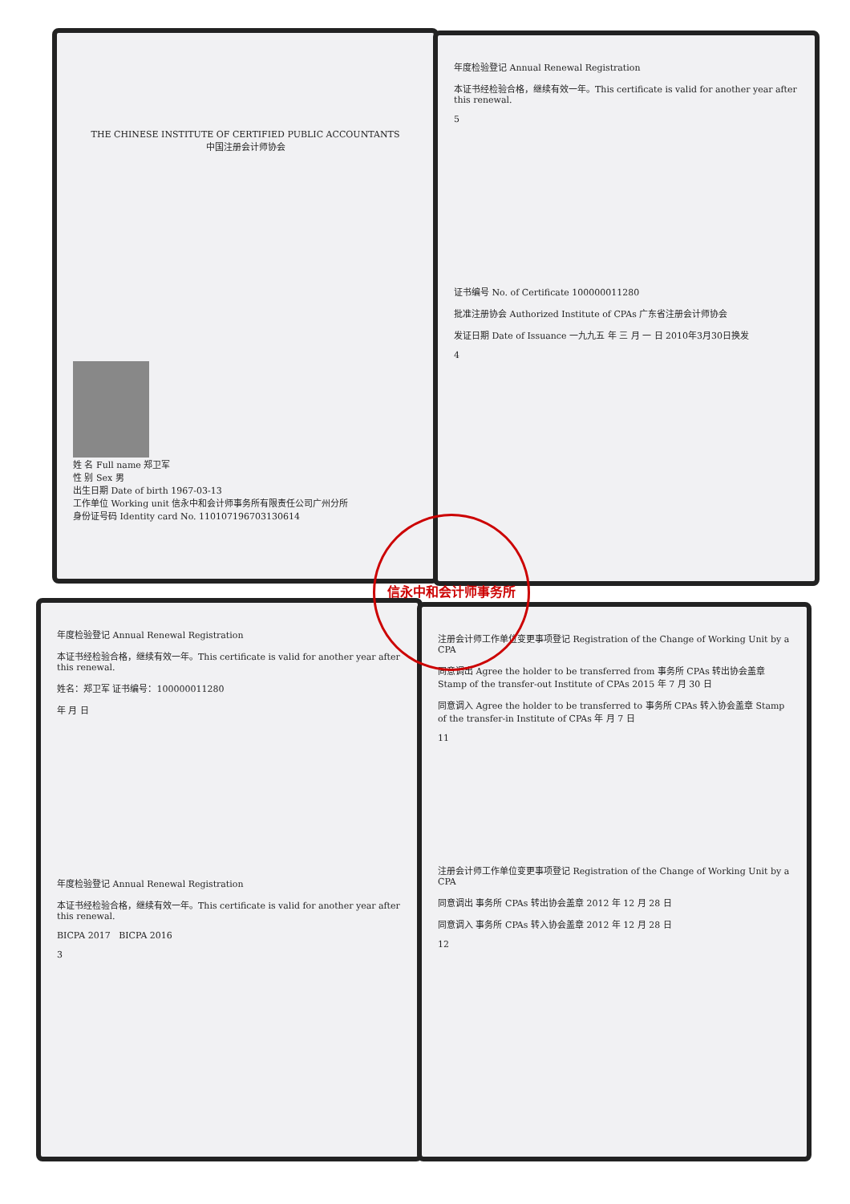THE CHINESE INSTITUTE OF CERTIFIED PUBLIC ACCOUNTANTS
中国注册会计师协会
姓 名 Full name 郑卫军
性 别 Sex 男
出生日期 Date of birth 1967-03-13
工作单位 Working unit 信永中和会计师事务所有限责任公司广州分所
身份证号码 Identity card No. 110107196703130614
年度检验登记 Annual Renewal Registration
本证书经检验合格，继续有效一年。This certificate is valid for another year after this renewal.
5
证书编号 No. of Certificate 100000011280
批准注册协会 Authorized Institute of CPAs 广东省注册会计师协会
发证日期 Date of Issuance 一九九五 年 三 月 一 日 2010年3月30日换发
4
年度检验登记 Annual Renewal Registration
本证书经检验合格，继续有效一年。This certificate is valid for another year after this renewal.
姓名：郑卫军 证书编号：100000011280
年 月 日
年度检验登记 Annual Renewal Registration
本证书经检验合格，继续有效一年。This certificate is valid for another year after this renewal.
BICPA 2017 BICPA 2016
3
注册会计师工作单位变更事项登记 Registration of the Change of Working Unit by a CPA
同意调出 Agree the holder to be transferred from 事务所 CPAs 转出协会盖章 Stamp of the transfer-out Institute of CPAs 2015 年 7 月 30 日
同意调入 Agree the holder to be transferred to 事务所 CPAs 转入协会盖章 Stamp of the transfer-in Institute of CPAs 年 月 7 日
11
注册会计师工作单位变更事项登记 Registration of the Change of Working Unit by a CPA
同意调出 事务所 CPAs 转出协会盖章 2012 年 12 月 28 日
同意调入 事务所 CPAs 转入协会盖章 2012 年 12 月 28 日
12
信永中和会计师事务所